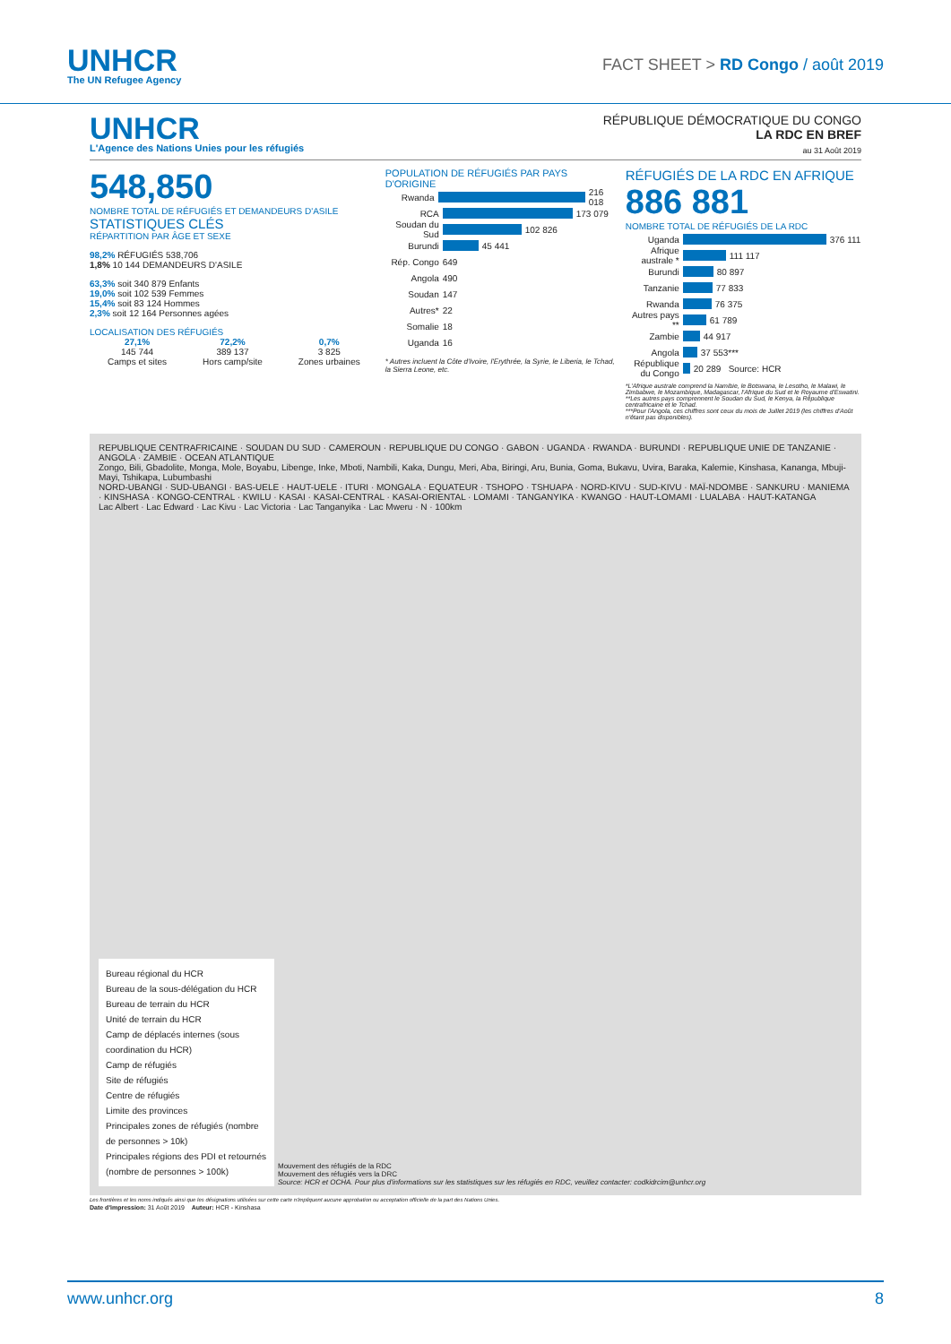UNHCR
The UN Refugee Agency
FACT SHEET > RD Congo / août 2019
UNHCR
L'Agence des Nations Unies pour les réfugiés
RÉPUBLIQUE DÉMOCRATIQUE DU CONGO
LA RDC EN BREF
au 31 Août 2019
548,850
NOMBRE TOTAL DE RÉFUGIÉS ET DEMANDEURS D'ASILE
STATISTIQUES CLÉS
RÉPARTITION PAR ÂGE ET SEXE
98,2% RÉFUGIÉS 538,706
1,8% 10 144 DEMANDEURS D'ASILE
63,3% soit 340 879 Enfants
19,0% soit 102 539 Femmes
15,4% soit 83 124 Hommes
2,3% soit 12 164 Personnes agées
LOCALISATION DES RÉFUGIÉS
27,1%
145 744
Camps et sites
72,2%
389 137
Hors camp/site
0,7%
3 825
Zones urbaines
POPULATION DE RÉFUGIÉS PAR PAYS D'ORIGINE
Rwanda 216 018
RCA 173 079
Soudan du Sud 102 826
Burundi 45 441
Rép. Congo 649
Angola 490
Soudan 147
Autres* 22
Somalie 18
Uganda 16
* Autres incluent la Côte d'Ivoire, l'Erythrée, la Syrie, le Liberia, le Tchad, la Sierra Leone, etc.
RÉFUGIÉS DE LA RDC EN AFRIQUE
886 881
NOMBRE TOTAL DE RÉFUGIÉS DE LA RDC
Uganda 376 111
Afrique australe * 111 117
Burundi 80 897
Tanzanie 77 833
Rwanda 76 375
Autres pays ** 61 789
Zambie 44 917
Angola 37 553***
République du Congo 20 289 Source: HCR
*L'Afrique australe comprend la Namibie, le Botswana, le Lesotho, le Malawi, le Zimbabwe, le Mozambique, Madagascar, l'Afrique du Sud et le Royaume d'Eswatini.
**Les autres pays comprennent le Soudan du Sud, le Kenya, la République centrafricaine et le Tchad.
***Pour l'Angola, ces chiffres sont ceux du mois de Juillet 2019 (les chiffres d'Août n'étant pas disponibles).
REPUBLIQUE CENTRAFRICAINE · SOUDAN DU SUD · CAMEROUN · REPUBLIQUE DU CONGO · GABON · UGANDA · RWANDA · BURUNDI · REPUBLIQUE UNIE DE TANZANIE · ANGOLA · ZAMBIE · OCEAN ATLANTIQUE
Zongo, Bili, Gbadolite, Monga, Mole, Boyabu, Libenge, Inke, Mboti, Nambili, Kaka, Dungu, Meri, Aba, Biringi, Aru, Bunia, Goma, Bukavu, Uvira, Baraka, Kalemie, Kinshasa, Kananga, Mbuji-Mayi, Tshikapa, Lubumbashi
NORD-UBANGI · SUD-UBANGI · BAS-UELE · HAUT-UELE · ITURI · MONGALA · EQUATEUR · TSHOPO · TSHUAPA · NORD-KIVU · SUD-KIVU · MAÏ-NDOMBE · SANKURU · MANIEMA · KINSHASA · KONGO-CENTRAL · KWILU · KASAI · KASAI-CENTRAL · KASAI-ORIENTAL · LOMAMI · TANGANYIKA · KWANGO · HAUT-LOMAMI · LUALABA · HAUT-KATANGA
Lac Albert · Lac Edward · Lac Kivu · Lac Victoria · Lac Tanganyika · Lac Mweru · N · 100km
Bureau régional du HCR
Bureau de la sous-délégation du HCR
Bureau de terrain du HCR
Unité de terrain du HCR
Camp de déplacés internes (sous coordination du HCR)
Camp de réfugiés
Site de réfugiés
Centre de réfugiés
Limite des provinces
Principales zones de réfugiés (nombre de personnes > 10k)
Principales régions des PDI et retournés (nombre de personnes > 100k)
Mouvement des réfugiés de la RDC
Mouvement des réfugiés vers la DRC
Source: HCR et OCHA. Pour plus d'informations sur les statistiques sur les réfugiés en RDC, veuillez contacter: codkidrcim@unhcr.org
Les frontières et les noms indiqués ainsi que les désignations utilisées sur cette carte n'impliquent aucune approbation ou acceptation officielle de la part des Nations Unies.
Date d'impression: 31 Août 2019 Auteur: HCR - Kinshasa
www.unhcr.org 8